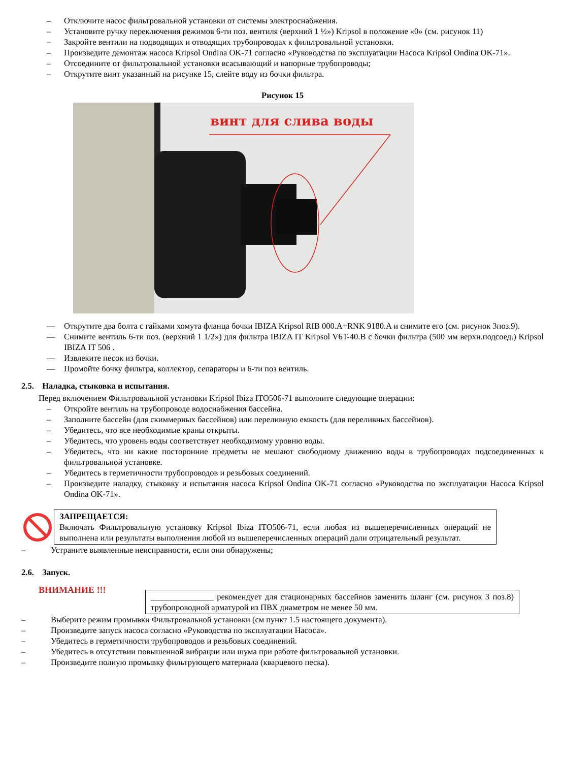– Отключите насос фильтровальной установки от системы электроснабжения.
– Установите ручку переключения режимов 6-ти поз. вентиля (верхний 1 ½») Kripsol в положение «0» (см. рисунок 11)
– Закройте вентили на подводящих и отводящих трубопроводах к фильтровальной установки.
– Произведите демонтаж насоса Kripsol Ondina OK-71 согласно «Руководства по эксплуатации Насоса Kripsol Ondina OK-71».
– Отсоедините от фильтровальной установки всасывающий и напорные трубопроводы;
– Открутите винт указанный на рисунке 15, слейте воду из бочки фильтра.
Рисунок 15
винт для слива воды
— Открутите два болта с гайками хомута фланца бочки IBIZA Kripsol RIB 000.A+RNK 9180.A и снимите его (см. рисунок 3поз.9).
— Снимите вентиль 6-ти поз. (верхний 1 1/2») для фильтра IBIZA IT Kripsol V6T-40.B с бочки фильтра (500 мм верхн.подсоед.) Kripsol IBIZA IT 506 .
— Извлеките песок из бочки.
— Промойте бочку фильтра, коллектор, сепараторы и 6-ти поз вентиль.
2.5. Наладка, стыковка и испытания.
Перед включением Фильтровальной установки Kripsol Ibiza ITO506-71 выполните следующие операции:
– Откройте вентиль на трубопроводе водоснабжения бассейна.
– Заполните бассейн (для скиммерных бассейнов) или переливную емкость (для переливных бассейнов).
– Убедитесь, что все необходимые краны открыты.
– Убедитесь, что уровень воды соответствует необходимому уровню воды.
– Убедитесь, что ни какие посторонние предметы не мешают свободному движению воды в трубопроводах подсоединенных к фильтровальной установке.
– Убедитесь в герметичности трубопроводов и резьбовых соединений.
– Произведите наладку, стыковку и испытания насоса Kripsol Ondina OK-71 согласно «Руководства по эксплуатации Насоса Kripsol Ondina OK-71».
ЗАПРЕЩАЕТСЯ:
Включать Фильтровальную установку Kripsol Ibiza ITO506-71, если любая из вышеперечисленных операций не выполнена или результаты выполнения любой из вышеперечисленных операций дали отрицательный результат.
– Устраните выявленные неисправности, если они обнаружены;
2.6. Запуск.
ВНИМАНИЕ !!!
_______________ рекомендует для стационарных бассейнов заменить шланг (см. рисунок 3 поз.8) трубопроводной арматурой из ПВХ диаметром не менее 50 мм.
– Выберите режим промывки Фильтровальной установки (см пункт 1.5 настоящего документа).
– Произведите запуск насоса согласно «Руководства по эксплуатации Насоса».
– Убедитесь в герметичности трубопроводов и резьбовых соединений.
– Убедитесь в отсутствии повышенной вибрации или шума при работе фильтровальной установки.
– Произведите полную промывку фильтрующего материала (кварцевого песка).